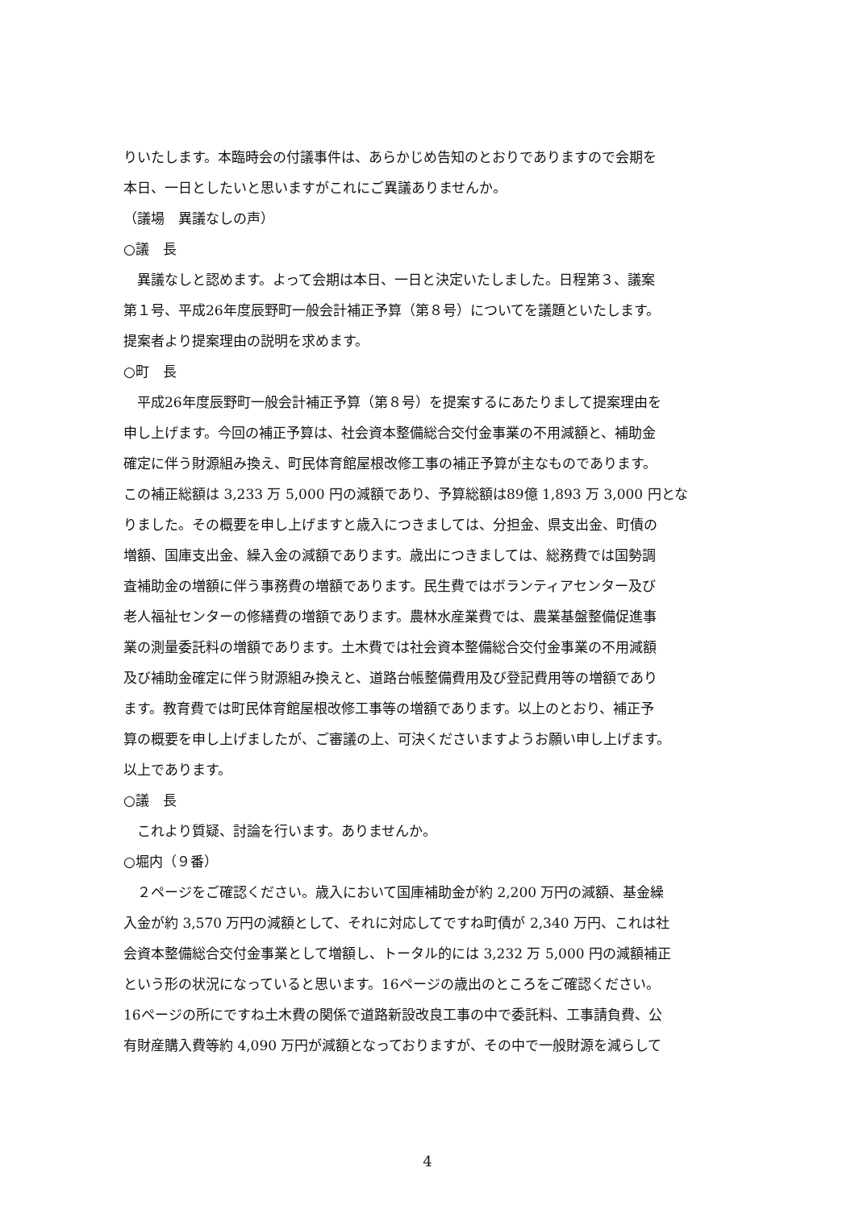りいたします。本臨時会の付議事件は、あらかじめ告知のとおりでありますので会期を
本日、一日としたいと思いますがこれにご異議ありませんか。
（議場　異議なしの声）
○議　長
　異議なしと認めます。よって会期は本日、一日と決定いたしました。日程第３、議案
第１号、平成26年度辰野町一般会計補正予算（第８号）についてを議題といたします。
提案者より提案理由の説明を求めます。
○町　長
　平成26年度辰野町一般会計補正予算（第８号）を提案するにあたりまして提案理由を
申し上げます。今回の補正予算は、社会資本整備総合交付金事業の不用減額と、補助金
確定に伴う財源組み換え、町民体育館屋根改修工事の補正予算が主なものであります。
この補正総額は 3,233 万 5,000 円の減額であり、予算総額は89億 1,893 万 3,000 円とな
りました。その概要を申し上げますと歳入につきましては、分担金、県支出金、町債の
増額、国庫支出金、繰入金の減額であります。歳出につきましては、総務費では国勢調
査補助金の増額に伴う事務費の増額であります。民生費ではボランティアセンター及び
老人福祉センターの修繕費の増額であります。農林水産業費では、農業基盤整備促進事
業の測量委託料の増額であります。土木費では社会資本整備総合交付金事業の不用減額
及び補助金確定に伴う財源組み換えと、道路台帳整備費用及び登記費用等の増額であり
ます。教育費では町民体育館屋根改修工事等の増額であります。以上のとおり、補正予
算の概要を申し上げましたが、ご審議の上、可決くださいますようお願い申し上げます。
以上であります。
○議　長
　これより質疑、討論を行います。ありませんか。
○堀内（９番）
　２ページをご確認ください。歳入において国庫補助金が約 2,200 万円の減額、基金繰
入金が約 3,570 万円の減額として、それに対応してですね町債が 2,340 万円、これは社
会資本整備総合交付金事業として増額し、トータル的には 3,232 万 5,000 円の減額補正
という形の状況になっていると思います。16ページの歳出のところをご確認ください。
16ページの所にですね土木費の関係で道路新設改良工事の中で委託料、工事請負費、公
有財産購入費等約 4,090 万円が減額となっておりますが、その中で一般財源を減らして
4